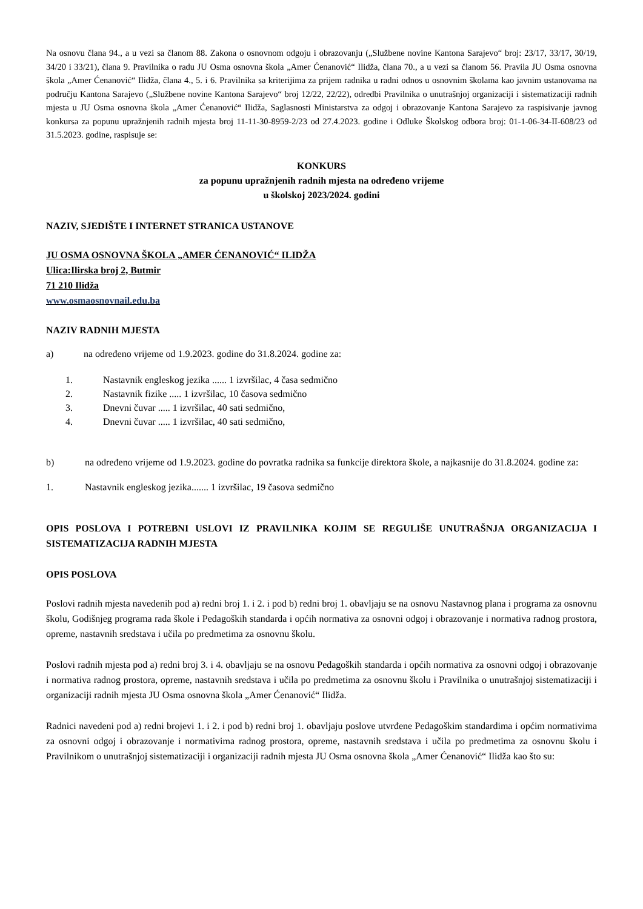Na osnovu člana 94., a u vezi sa članom 88. Zakona o osnovnom odgoju i obrazovanju („Službene novine Kantona Sarajevo“ broj: 23/17, 33/17, 30/19, 34/20 i 33/21), člana 9. Pravilnika o radu JU Osma osnovna škola „Amer Ćenanović“ Ilidža, člana 70., a u vezi sa članom 56. Pravila JU Osma osnovna škola „Amer Ćenanović“ Ilidža, člana 4., 5. i 6. Pravilnika sa kriterijima za prijem radnika u radni odnos u osnovnim školama kao javnim ustanovama na području Kantona Sarajevo („Službene novine Kantona Sarajevo“ broj 12/22, 22/22), odredbi Pravilnika o unutrašnjoj organizaciji i sistematizaciji radnih mjesta u JU Osma osnovna škola „Amer Ćenanović“ Ilidža, Saglasnosti Ministarstva za odgoj i obrazovanje Kantona Sarajevo za raspisivanje javnog konkursa za popunu upražnjenih radnih mjesta broj 11-11-30-8959-2/23 od 27.4.2023. godine i Odluke Školskog odbora broj: 01-1-06-34-II-608/23 od 31.5.2023. godine, raspisuje se:
KONKURS
za popunu upražnjenih radnih mjesta na određeno vrijeme
u školskoj 2023/2024. godini
NAZIV, SJEDIŠTE I INTERNET STRANICA USTANOVE
JU OSMA OSNOVNA ŠKOLA „AMER ĆENANOVIĆ“ ILIDŽA
Ulica:Ilirska broj 2, Butmir
71 210 Ilidža
www.osmaosnovnail.edu.ba
NAZIV RADNIH MJESTA
a) na određeno vrijeme od 1.9.2023. godine do 31.8.2024. godine za:
1. Nastavnik engleskog jezika ...... 1 izvršilac, 4 časa sedmično
2. Nastavnik fizike ..... 1 izvršilac, 10 časova sedmično
3. Dnevni čuvar ..... 1 izvršilac, 40 sati sedmično,
4. Dnevni čuvar ..... 1 izvršilac, 40 sati sedmično,
b) na određeno vrijeme od 1.9.2023. godine do povratka radnika sa funkcije direktora škole, a najkasnije do 31.8.2024. godine za:
1. Nastavnik engleskog jezika....... 1 izvršilac, 19 časova sedmično
OPIS POSLOVA I POTREBNI USLOVI IZ PRAVILNIKA KOJIM SE REGULIŠE UNUTRAŠNJA ORGANIZACIJA I SISTEMATIZACIJA RADNIH MJESTA
OPIS POSLOVA
Poslovi radnih mjesta navedenih pod a) redni broj 1. i 2. i pod b) redni broj 1. obavljaju se na osnovu Nastavnog plana i programa za osnovnu školu, Godišnjeg programa rada škole i Pedagoških standarda i općih normativa za osnovni odgoj i obrazovanje i normativa radnog prostora, opreme, nastavnih sredstava i učila po predmetima za osnovnu školu.
Poslovi radnih mjesta pod a) redni broj 3. i 4. obavljaju se na osnovu Pedagoških standarda i općih normativa za osnovni odgoj i obrazovanje i normativa radnog prostora, opreme, nastavnih sredstava i učila po predmetima za osnovnu školu i Pravilnika o unutrašnjoj sistematizaciji i organizaciji radnih mjesta JU Osma osnovna škola „Amer Ćenanović“ Ilidža.
Radnici navedeni pod a) redni brojevi 1. i 2. i pod b) redni broj 1. obavljaju poslove utvrđene Pedagoškim standardima i općim normativima za osnovni odgoj i obrazovanje i normativima radnog prostora, opreme, nastavnih sredstava i učila po predmetima za osnovnu školu i Pravilnikom o unutrašnjoj sistematizaciji i organizaciji radnih mjesta JU Osma osnovna škola „Amer Ćenanović“ Ilidža kao što su: